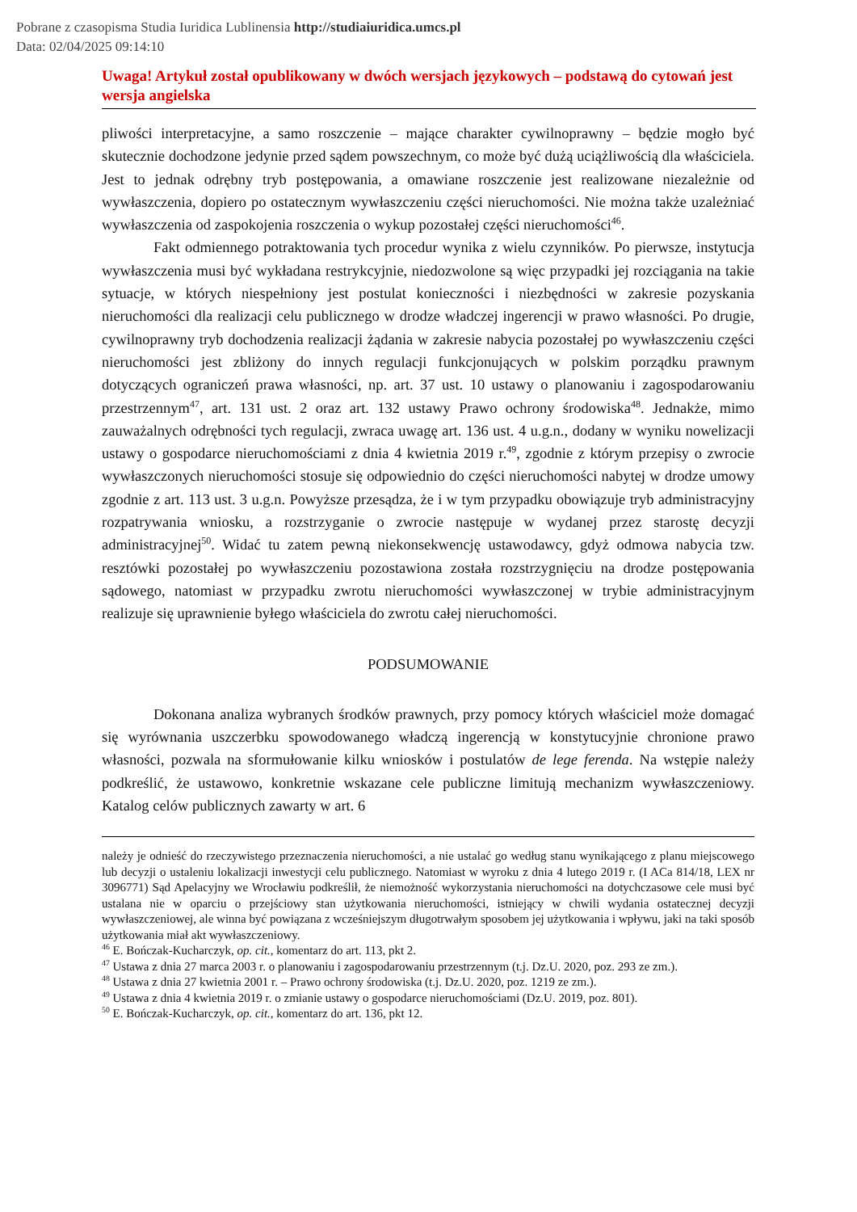Pobrane z czasopisma Studia Iuridica Lublinensia http://studiaiuridica.umcs.pl
Data: 02/04/2025 09:14:10
Uwaga! Artykuł został opublikowany w dwóch wersjach językowych – podstawą do cytowań jest wersja angielska
pliwości interpretacyjne, a samo roszczenie – mające charakter cywilnoprawny – będzie mogło być skutecznie dochodzone jedynie przed sądem powszechnym, co może być dużą uciążliwością dla właściciela. Jest to jednak odrębny tryb postępowania, a omawiane roszczenie jest realizowane niezależnie od wywłaszczenia, dopiero po ostatecznym wywłaszczeniu części nieruchomości. Nie można także uzależniać wywłaszczenia od zaspokojenia roszczenia o wykup pozostałej części nieruchomości<sup>46</sup>.
Fakt odmiennego potraktowania tych procedur wynika z wielu czynników. Po pierwsze, instytucja wywłaszczenia musi być wykładana restrykcyjnie, niedozwolone są więc przypadki jej rozciągania na takie sytuacje, w których niespełniony jest postulat konieczności i niezbędności w zakresie pozyskania nieruchomości dla realizacji celu publicznego w drodze władczej ingerencji w prawo własności. Po drugie, cywilnoprawny tryb dochodzenia realizacji żądania w zakresie nabycia pozostałej po wywłaszczeniu części nieruchomości jest zbliżony do innych regulacji funkcjonujących w polskim porządku prawnym dotyczących ograniczeń prawa własności, np. art. 37 ust. 10 ustawy o planowaniu i zagospodarowaniu przestrzennym<sup>47</sup>, art. 131 ust. 2 oraz art. 132 ustawy Prawo ochrony środowiska<sup>48</sup>. Jednakże, mimo zauważalnych odrębności tych regulacji, zwraca uwagę art. 136 ust. 4 u.g.n., dodany w wyniku nowelizacji ustawy o gospodarce nieruchomościami z dnia 4 kwietnia 2019 r.<sup>49</sup>, zgodnie z którym przepisy o zwrocie wywłaszczonych nieruchomości stosuje się odpowiednio do części nieruchomości nabytej w drodze umowy zgodnie z art. 113 ust. 3 u.g.n. Powyższe przesądza, że i w tym przypadku obowiązuje tryb administracyjny rozpatrywania wniosku, a rozstrzyganie o zwrocie następuje w wydanej przez starostę decyzji administracyjnej<sup>50</sup>. Widać tu zatem pewną niekonsekwencję ustawodawcy, gdyż odmowa nabycia tzw. resztówki pozostałej po wywłaszczeniu pozostawiona została rozstrzygnięciu na drodze postępowania sądowego, natomiast w przypadku zwrotu nieruchomości wywłaszczonej w trybie administracyjnym realizuje się uprawnienie byłego właściciela do zwrotu całej nieruchomości.
PODSUMOWANIE
Dokonana analiza wybranych środków prawnych, przy pomocy których właściciel może domagać się wyrównania uszczerbku spowodowanego władczą ingerencją w konstytucyjnie chronione prawo własności, pozwala na sformułowanie kilku wniosków i postulatów de lege ferenda. Na wstępie należy podkreślić, że ustawowo, konkretnie wskazane cele publiczne limitują mechanizm wywłaszczeniowy. Katalog celów publicznych zawarty w art. 6
należy je odnieść do rzeczywistego przeznaczenia nieruchomości, a nie ustalać go według stanu wynikającego z planu miejscowego lub decyzji o ustaleniu lokalizacji inwestycji celu publicznego. Natomiast w wyroku z dnia 4 lutego 2019 r. (I ACa 814/18, LEX nr 3096771) Sąd Apelacyjny we Wrocławiu podkreślił, że niemożność wykorzystania nieruchomości na dotychczasowe cele musi być ustalana nie w oparciu o przejściowy stan użytkowania nieruchomości, istniejący w chwili wydania ostatecznej decyzji wywłaszczeniowej, ale winna być powiązana z wcześniejszym długotrwałym sposobem jej użytkowania i wpływu, jaki na taki sposób użytkowania miał akt wywłaszczeniowy.
<sup>46</sup> E. Bończak-Kucharczyk, op. cit., komentarz do art. 113, pkt 2.
<sup>47</sup> Ustawa z dnia 27 marca 2003 r. o planowaniu i zagospodarowaniu przestrzennym (t.j. Dz.U. 2020, poz. 293 ze zm.).
<sup>48</sup> Ustawa z dnia 27 kwietnia 2001 r. – Prawo ochrony środowiska (t.j. Dz.U. 2020, poz. 1219 ze zm.).
<sup>49</sup> Ustawa z dnia 4 kwietnia 2019 r. o zmianie ustawy o gospodarce nieruchomościami (Dz.U. 2019, poz. 801).
<sup>50</sup> E. Bończak-Kucharczyk, op. cit., komentarz do art. 136, pkt 12.